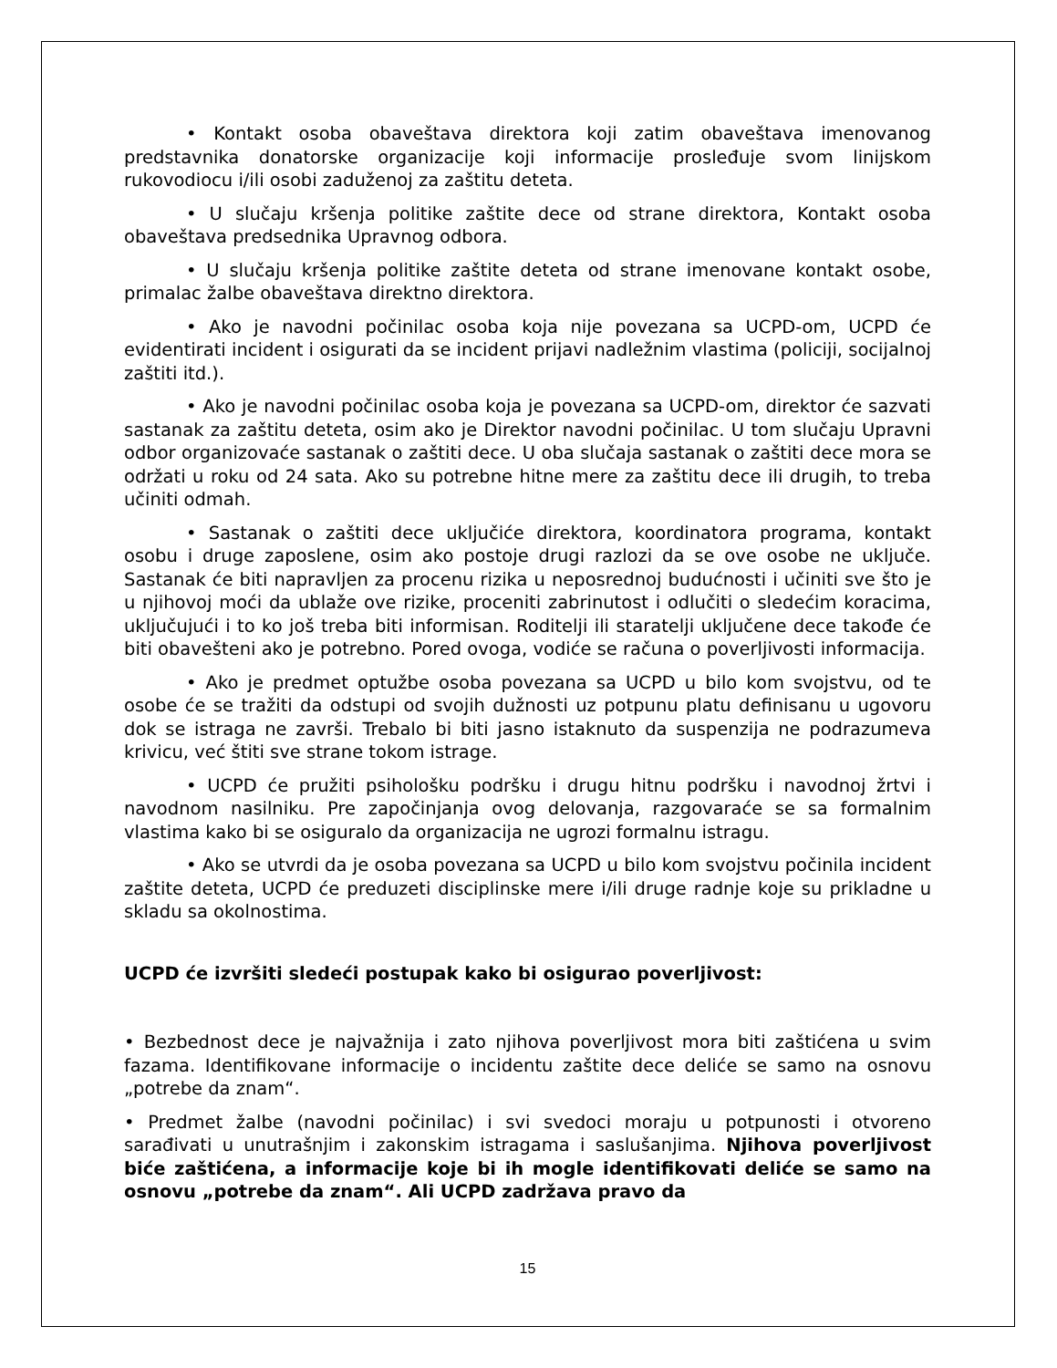• Kontakt osoba obaveštava direktora koji zatim obaveštava imenovanog predstavnika donatorske organizacije koji informacije prosleđuje svom linijskom rukovodiocu i/ili osobi zaduženoj za zaštitu deteta.
• U slučaju kršenja politike zaštite dece od strane direktora, Kontakt osoba obaveštava predsednika Upravnog odbora.
• U slučaju kršenja politike zaštite deteta od strane imenovane kontakt osobe, primalac žalbe obaveštava direktno direktora.
• Ako je navodni počinilac osoba koja nije povezana sa UCPD-om, UCPD će evidentirati incident i osigurati da se incident prijavi nadležnim vlastima (policiji, socijalnoj zaštiti itd.).
• Ako je navodni počinilac osoba koja je povezana sa UCPD-om, direktor će sazvati sastanak za zaštitu deteta, osim ako je Direktor navodni počinilac. U tom slučaju Upravni odbor organizovaće sastanak o zaštiti dece. U oba slučaja sastanak o zaštiti dece mora se održati u roku od 24 sata. Ako su potrebne hitne mere za zaštitu dece ili drugih, to treba učiniti odmah.
• Sastanak o zaštiti dece uključiće direktora, koordinatora programa, kontakt osobu i druge zaposlene, osim ako postoje drugi razlozi da se ove osobe ne uključe. Sastanak će biti napravljen za procenu rizika u neposrednoj budućnosti i učiniti sve što je u njihovoj moći da ublaže ove rizike, proceniti zabrinutost i odlučiti o sledećim koracima, uključujući i to ko još treba biti informisan. Roditelji ili staratelji uključene dece takođe će biti obavešteni ako je potrebno. Pored ovoga, vodiće se računa o poverljivosti informacija.
• Ako je predmet optužbe osoba povezana sa UCPD u bilo kom svojstvu, od te osobe će se tražiti da odstupi od svojih dužnosti uz potpunu platu definisanu u ugovoru dok se istraga ne završi. Trebalo bi biti jasno istaknuto da suspenzija ne podrazumeva krivicu, već štiti sve strane tokom istrage.
• UCPD će pružiti psihološku podršku i drugu hitnu podršku i navodnoj žrtvi i navodnom nasilniku. Pre započinjanja ovog delovanja, razgovaraće se sa formalnim vlastima kako bi se osiguralo da organizacija ne ugrozi formalnu istragu.
• Ako se utvrdi da je osoba povezana sa UCPD u bilo kom svojstvu počinila incident zaštite deteta, UCPD će preduzeti disciplinske mere i/ili druge radnje koje su prikladne u skladu sa okolnostima.
UCPD će izvršiti sledeći postupak kako bi osigurao poverljivost:
• Bezbednost dece je najvažnija i zato njihova poverljivost mora biti zaštićena u svim fazama. Identifikovane informacije o incidentu zaštite dece deliće se samo na osnovu „potrebe da znam“.
• Predmet žalbe (navodni počinilac) i svi svedoci moraju u potpunosti i otvoreno sarađivati u unutrašnjim i zakonskim istragama i saslušanjima. Njihova poverljivost biće zaštićena, a informacije koje bi ih mogle identifikovati deliće se samo na osnovu „potrebe da znam“. Ali UCPD zadržava pravo da
15